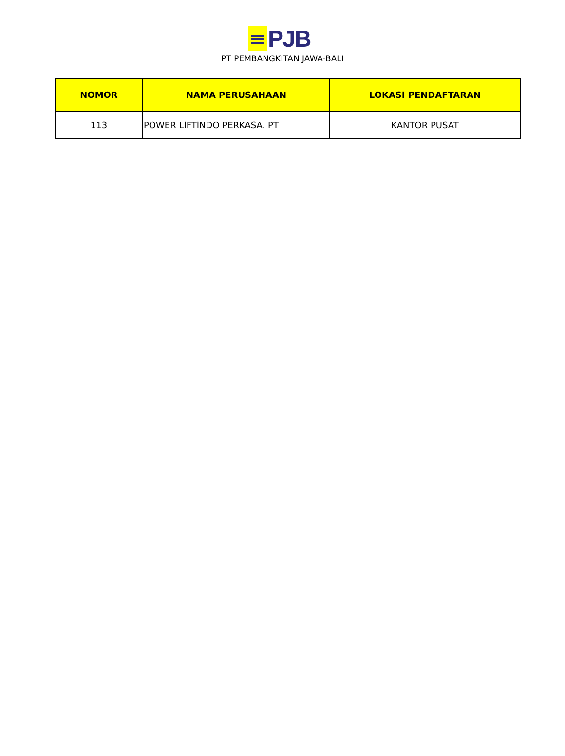PJB
PT PEMBANGKITAN JAWA-BALI
| NOMOR | NAMA PERUSAHAAN | LOKASI PENDAFTARAN |
| --- | --- | --- |
| 113 | POWER LIFTINDO PERKASA. PT | KANTOR PUSAT |